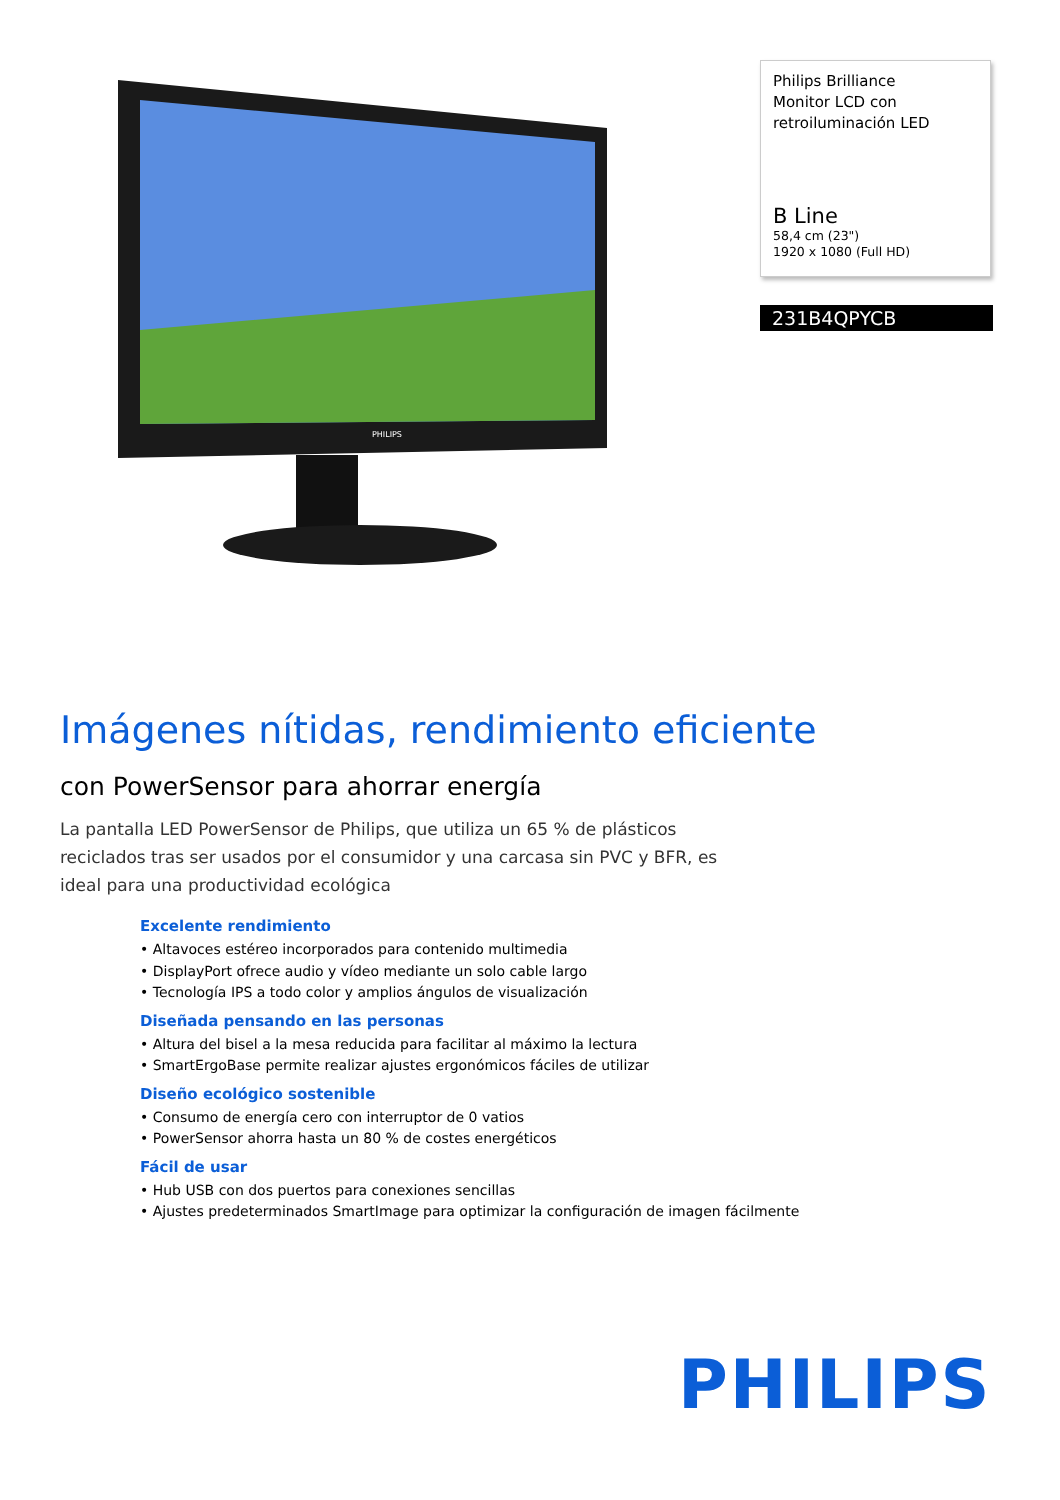PHILIPS
Philips Brilliance
Monitor LCD con
retroiluminación LED
B Line
58,4 cm (23")
1920 x 1080 (Full HD)
231B4QPYCB
Imágenes nítidas, rendimiento eficiente
con PowerSensor para ahorrar energía
La pantalla LED PowerSensor de Philips, que utiliza un 65 % de plásticos reciclados tras ser usados por el consumidor y una carcasa sin PVC y BFR, es ideal para una productividad ecológica
Excelente rendimiento
• Altavoces estéreo incorporados para contenido multimedia
• DisplayPort ofrece audio y vídeo mediante un solo cable largo
• Tecnología IPS a todo color y amplios ángulos de visualización
Diseñada pensando en las personas
• Altura del bisel a la mesa reducida para facilitar al máximo la lectura
• SmartErgoBase permite realizar ajustes ergonómicos fáciles de utilizar
Diseño ecológico sostenible
• Consumo de energía cero con interruptor de 0 vatios
• PowerSensor ahorra hasta un 80 % de costes energéticos
Fácil de usar
• Hub USB con dos puertos para conexiones sencillas
• Ajustes predeterminados SmartImage para optimizar la configuración de imagen fácilmente
PHILIPS